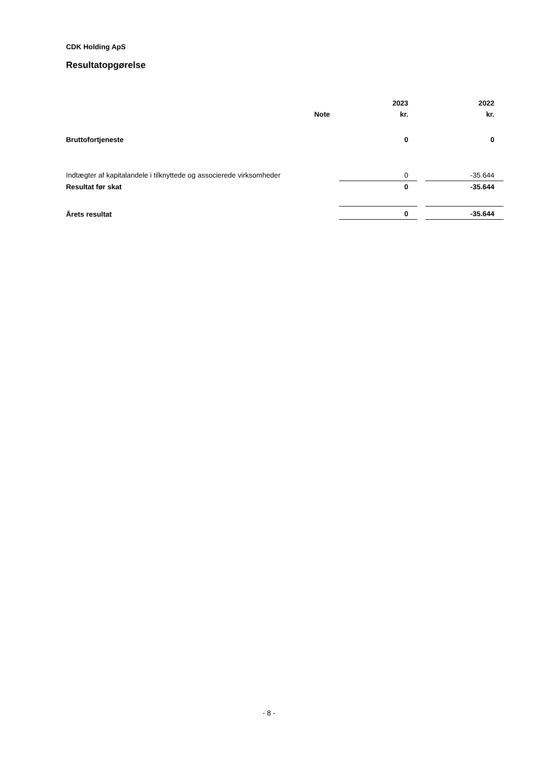CDK Holding ApS
Resultatopgørelse
| | | 2023 | | 2022 |
| --- | --- | --- | --- | --- |
| | Note | kr. | | kr. |
| Bruttofortjeneste | | 0 | | 0 |
| Indtægter af kapitalandele i tilknyttede og associerede virksomheder | | 0 | | -35.644 |
| Resultat før skat | | 0 | | -35.644 |
| Årets resultat | | 0 | | -35.644 |
- 8 -